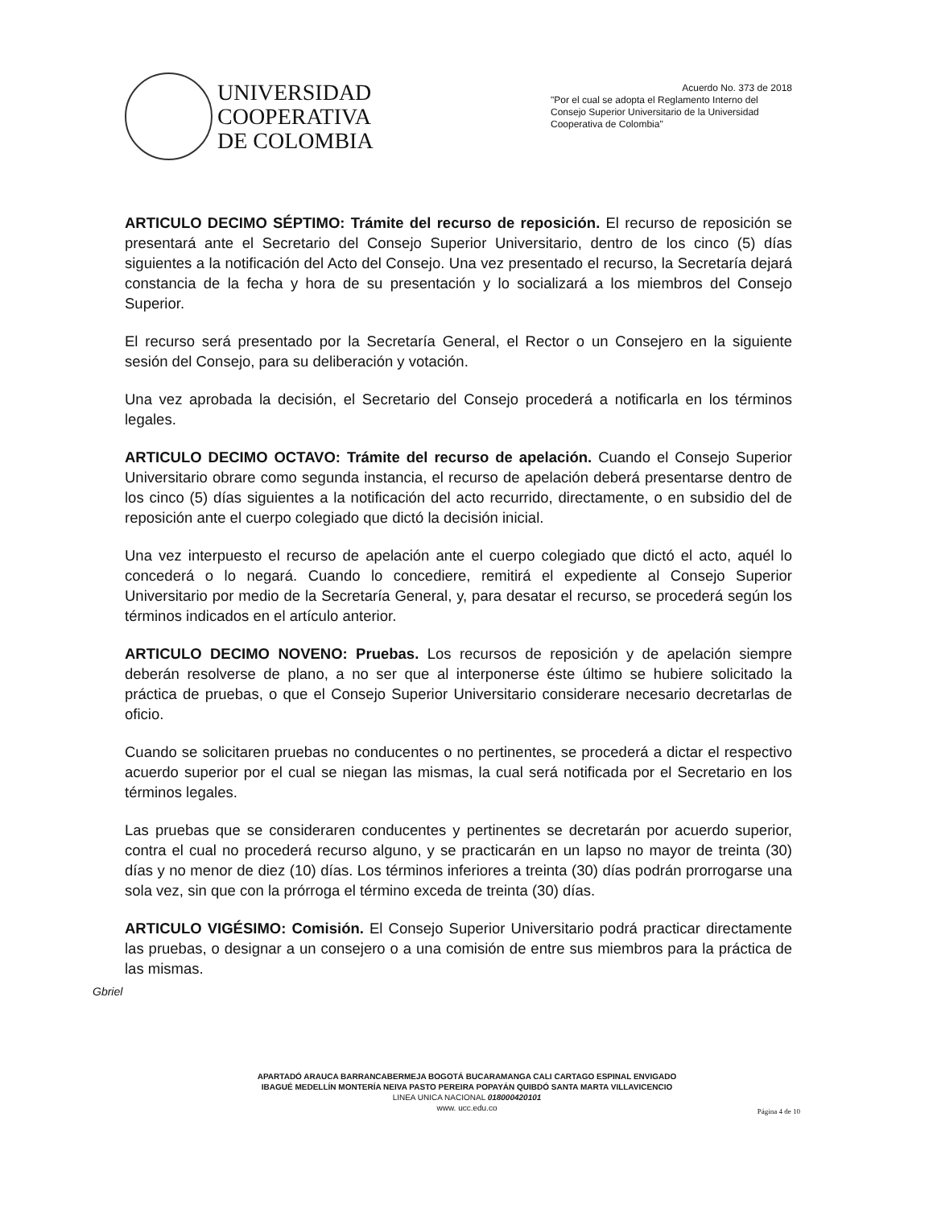UNIVERSIDAD
COOPERATIVA
DE COLOMBIA
Acuerdo No. 373 de 2018
"Por el cual se adopta el Reglamento Interno del Consejo Superior Universitario de la Universidad Cooperativa de Colombia"
ARTICULO DECIMO SÉPTIMO: Trámite del recurso de reposición. El recurso de reposición se presentará ante el Secretario del Consejo Superior Universitario, dentro de los cinco (5) días siguientes a la notificación del Acto del Consejo. Una vez presentado el recurso, la Secretaría dejará constancia de la fecha y hora de su presentación y lo socializará a los miembros del Consejo Superior.
El recurso será presentado por la Secretaría General, el Rector o un Consejero en la siguiente sesión del Consejo, para su deliberación y votación.
Una vez aprobada la decisión, el Secretario del Consejo procederá a notificarla en los términos legales.
ARTICULO DECIMO OCTAVO: Trámite del recurso de apelación. Cuando el Consejo Superior Universitario obrare como segunda instancia, el recurso de apelación deberá presentarse dentro de los cinco (5) días siguientes a la notificación del acto recurrido, directamente, o en subsidio del de reposición ante el cuerpo colegiado que dictó la decisión inicial.
Una vez interpuesto el recurso de apelación ante el cuerpo colegiado que dictó el acto, aquél lo concederá o lo negará. Cuando lo concediere, remitirá el expediente al Consejo Superior Universitario por medio de la Secretaría General, y, para desatar el recurso, se procederá según los términos indicados en el artículo anterior.
ARTICULO DECIMO NOVENO: Pruebas. Los recursos de reposición y de apelación siempre deberán resolverse de plano, a no ser que al interponerse éste último se hubiere solicitado la práctica de pruebas, o que el Consejo Superior Universitario considerare necesario decretarlas de oficio.
Cuando se solicitaren pruebas no conducentes o no pertinentes, se procederá a dictar el respectivo acuerdo superior por el cual se niegan las mismas, la cual será notificada por el Secretario en los términos legales.
Las pruebas que se consideraren conducentes y pertinentes se decretarán por acuerdo superior, contra el cual no procederá recurso alguno, y se practicarán en un lapso no mayor de treinta (30) días y no menor de diez (10) días. Los términos inferiores a treinta (30) días podrán prorrogarse una sola vez, sin que con la prórroga el término exceda de treinta (30) días.
ARTICULO VIGÉSIMO: Comisión. El Consejo Superior Universitario podrá practicar directamente las pruebas, o designar a un consejero o a una comisión de entre sus miembros para la práctica de las mismas.
Gbriel
APARTADÓ ARAUCA BARRANCABERMEJA BOGOTÁ BUCARAMANGA CALI CARTAGO ESPINAL ENVIGADO
IBAGUÉ MEDELLÍN MONTERÍA NEIVA PASTO PEREIRA POPAYÁN QUIBDÓ SANTA MARTA VILLAVICENCIO
LINEA UNICA NACIONAL 018000420101
www. ucc.edu.co
Página 4 de 10